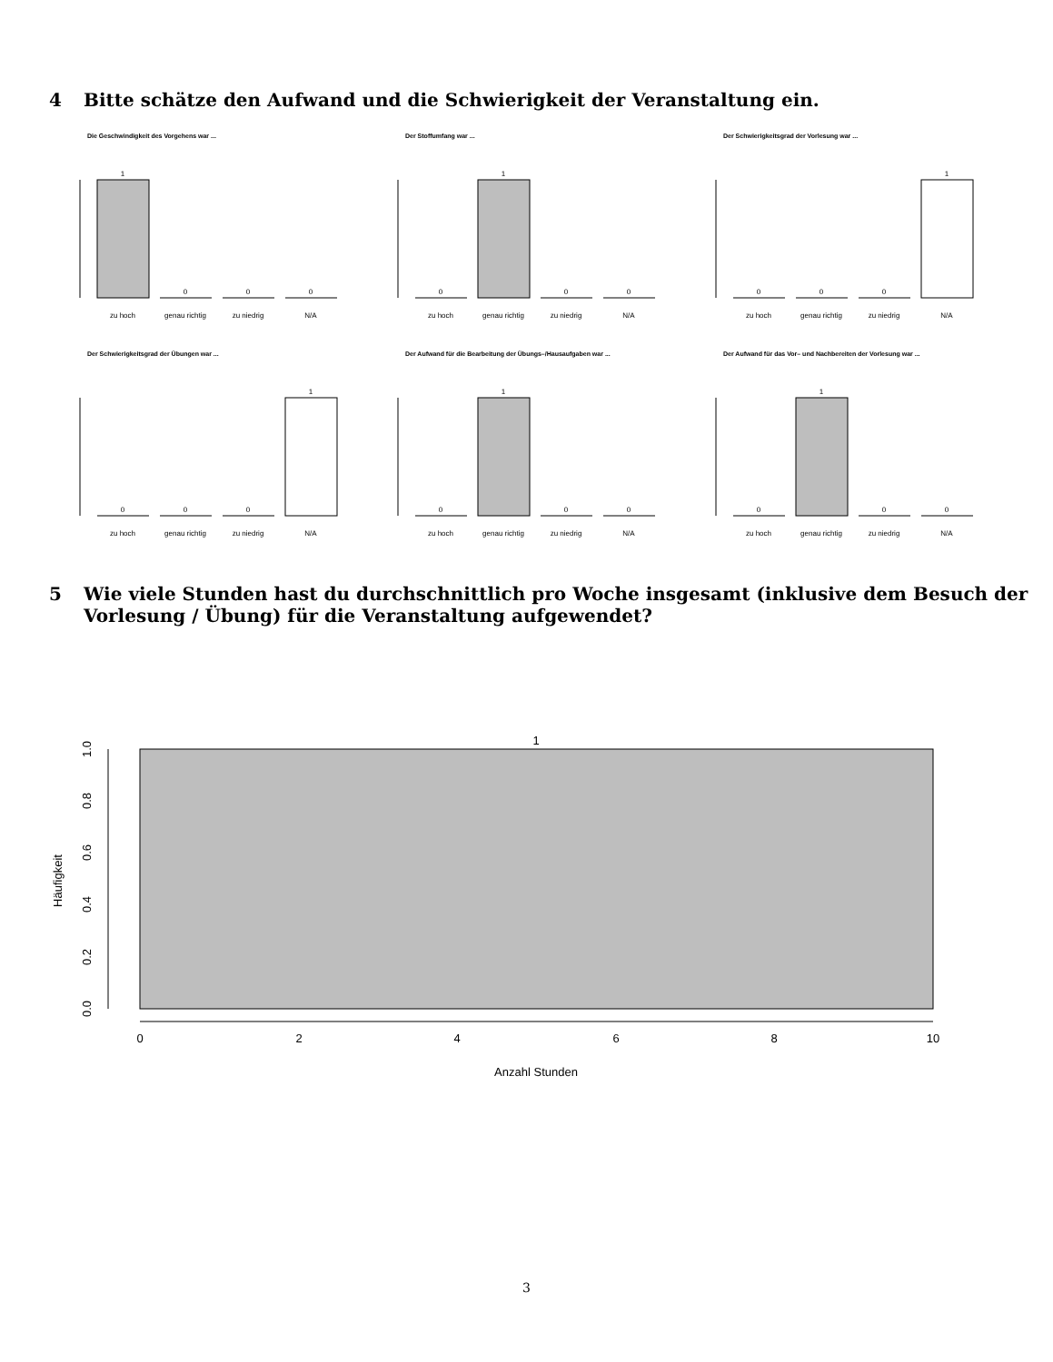4 Bitte schätze den Aufwand und die Schwierigkeit der Veranstaltung ein.
Die Geschwindigkeit des Vorgehens war ...
1
0
0
0
zu hoch
genau richtig
zu niedrig
N/A
Der Stoffumfang war ...
0
1
0
0
zu hoch
genau richtig
zu niedrig
N/A
Der Schwierigkeitsgrad der Vorlesung war ...
0
0
0
1
zu hoch
genau richtig
zu niedrig
N/A
Der Schwierigkeitsgrad der Übungen war ...
0
0
0
1
zu hoch
genau richtig
zu niedrig
N/A
Der Aufwand für die Bearbeitung der Übungs–/Hausaufgaben war ...
0
1
0
0
zu hoch
genau richtig
zu niedrig
N/A
Der Aufwand für das Vor– und Nachbereiten der Vorlesung war ...
0
1
0
0
zu hoch
genau richtig
zu niedrig
N/A
5 Wie viele Stunden hast du durchschnittlich pro Woche insgesamt (inklusive dem Besuch der Vorlesung / Übung) für die Veranstaltung aufgewendet?
1
0
2
4
6
8
10
Anzahl Stunden
Häufigkeit
0.0
0.2
0.4
0.6
0.8
1.0
3